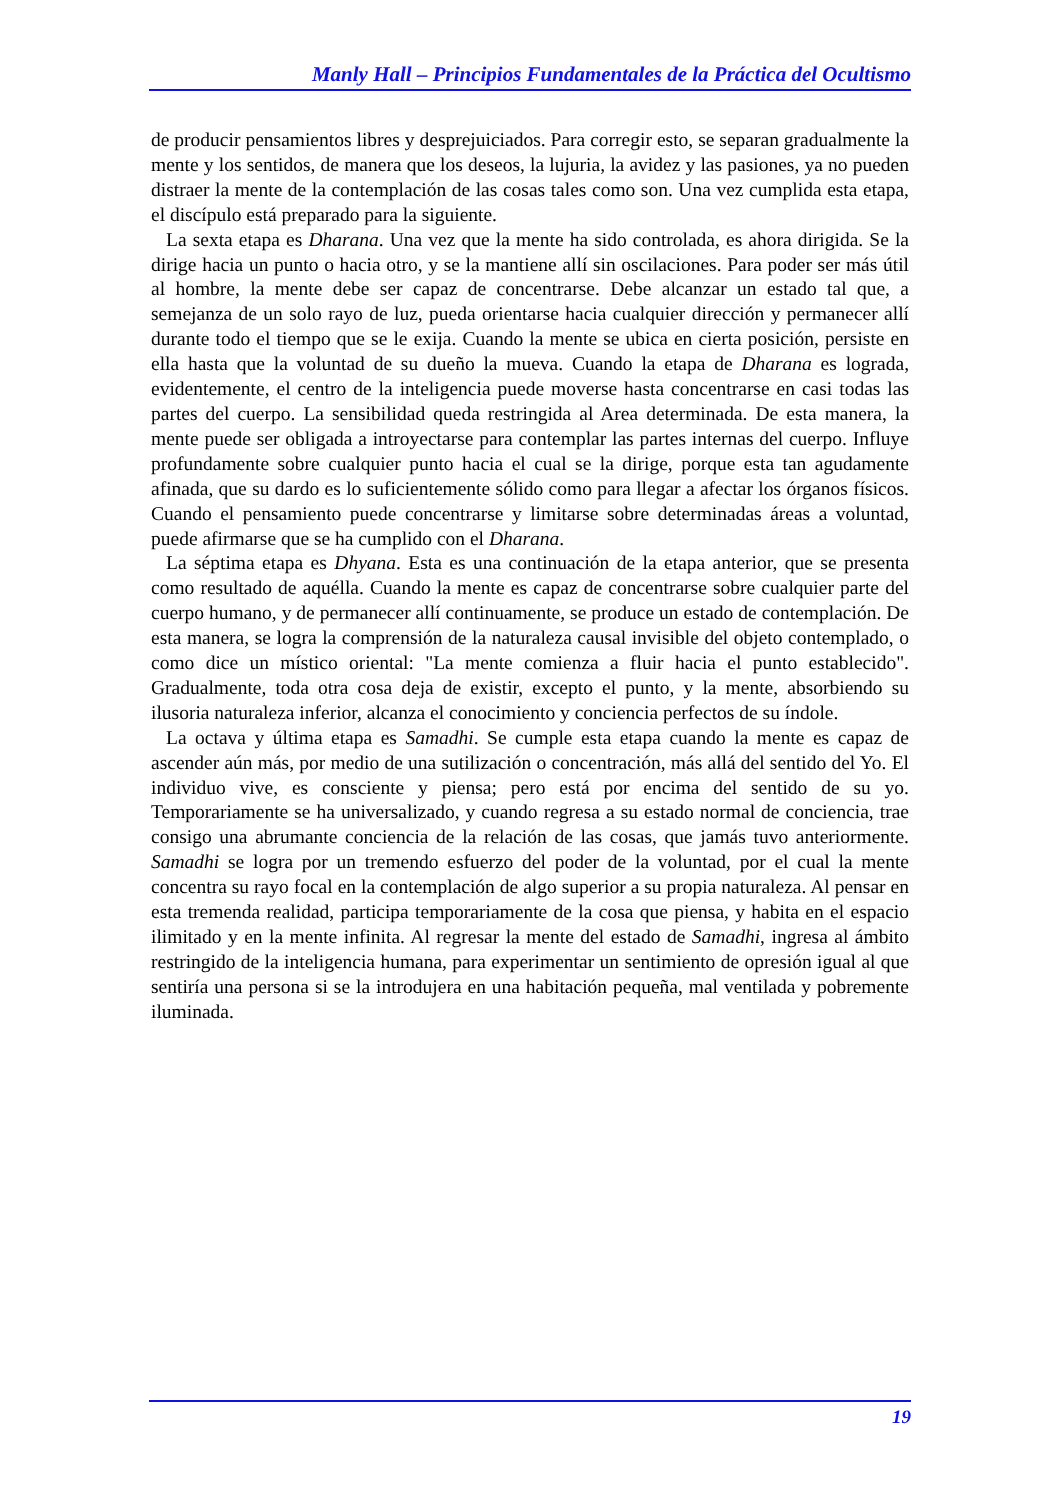Manly Hall – Principios Fundamentales de la Práctica del Ocultismo
de producir pensamientos libres y desprejuiciados. Para corregir esto, se separan gradualmente la mente y los sentidos, de manera que los deseos, la lujuria, la avidez y las pasiones, ya no pueden distraer la mente de la contemplación de las cosas tales como son. Una vez cumplida esta etapa, el discípulo está preparado para la siguiente.
La sexta etapa es Dharana. Una vez que la mente ha sido controlada, es ahora dirigida. Se la dirige hacia un punto o hacia otro, y se la mantiene allí sin oscilaciones. Para poder ser más útil al hombre, la mente debe ser capaz de concentrarse. Debe alcanzar un estado tal que, a semejanza de un solo rayo de luz, pueda orientarse hacia cualquier dirección y permanecer allí durante todo el tiempo que se le exija. Cuando la mente se ubica en cierta posición, persiste en ella hasta que la voluntad de su dueño la mueva. Cuando la etapa de Dharana es lograda, evidentemente, el centro de la inteligencia puede moverse hasta concentrarse en casi todas las partes del cuerpo. La sensibilidad queda restringida al Area determinada. De esta manera, la mente puede ser obligada a introyectarse para contemplar las partes internas del cuerpo. Influye profundamente sobre cualquier punto hacia el cual se la dirige, porque esta tan agudamente afinada, que su dardo es lo suficientemente sólido como para llegar a afectar los órganos físicos. Cuando el pensamiento puede concentrarse y limitarse sobre determinadas áreas a voluntad, puede afirmarse que se ha cumplido con el Dharana.
La séptima etapa es Dhyana. Esta es una continuación de la etapa anterior, que se presenta como resultado de aquélla. Cuando la mente es capaz de concentrarse sobre cualquier parte del cuerpo humano, y de permanecer allí continuamente, se produce un estado de contemplación. De esta manera, se logra la comprensión de la naturaleza causal invisible del objeto contemplado, o como dice un místico oriental: "La mente comienza a fluir hacia el punto establecido". Gradualmente, toda otra cosa deja de existir, excepto el punto, y la mente, absorbiendo su ilusoria naturaleza inferior, alcanza el conocimiento y conciencia perfectos de su índole.
La octava y última etapa es Samadhi. Se cumple esta etapa cuando la mente es capaz de ascender aún más, por medio de una sutilización o concentración, más allá del sentido del Yo. El individuo vive, es consciente y piensa; pero está por encima del sentido de su yo. Temporariamente se ha universalizado, y cuando regresa a su estado normal de conciencia, trae consigo una abrumante conciencia de la relación de las cosas, que jamás tuvo anteriormente. Samadhi se logra por un tremendo esfuerzo del poder de la voluntad, por el cual la mente concentra su rayo focal en la contemplación de algo superior a su propia naturaleza. Al pensar en esta tremenda realidad, participa temporariamente de la cosa que piensa, y habita en el espacio ilimitado y en la mente infinita. Al regresar la mente del estado de Samadhi, ingresa al ámbito restringido de la inteligencia humana, para experimentar un sentimiento de opresión igual al que sentiría una persona si se la introdujera en una habitación pequeña, mal ventilada y pobremente iluminada.
19